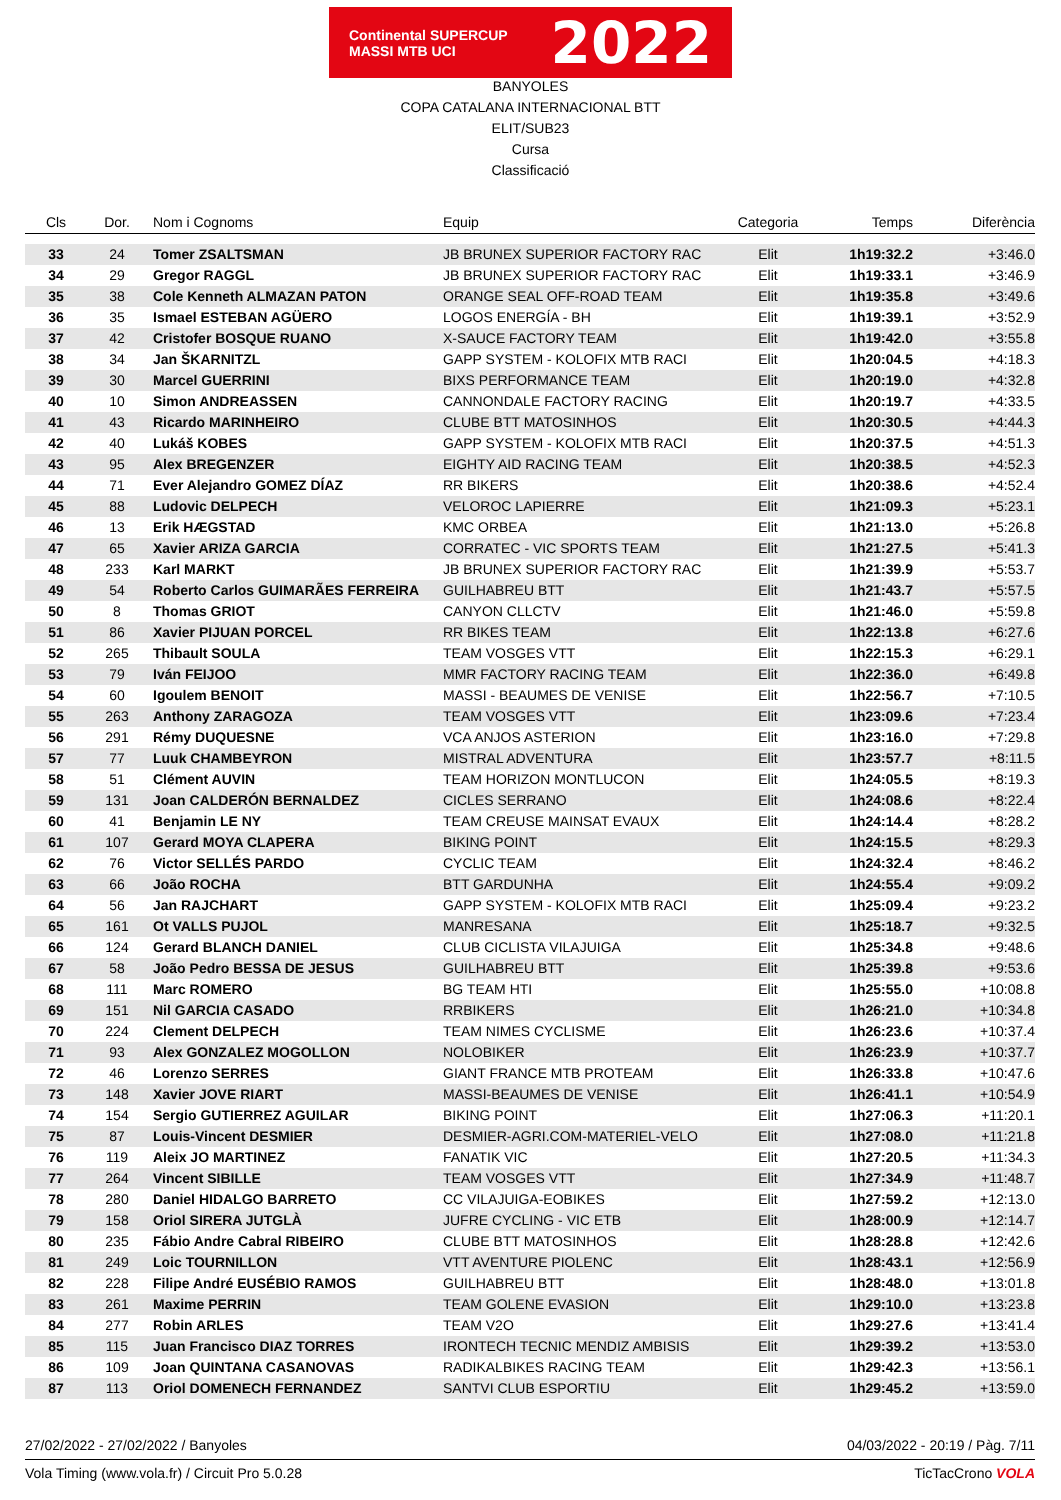Continental SUPERCUP MASSI MTB UCI 2022
BANYOLES
COPA CATALANA INTERNACIONAL BTT
ELIT/SUB23
Cursa
Classificació
| Cls | Dor. | | Nom i Cognoms | Equip | Categoria | Temps | Diferència |
| --- | --- | --- | --- | --- | --- | --- | --- |
| 33 | 24 | | Tomer ZSALTSMAN | JB BRUNEX SUPERIOR FACTORY RAC | Elit | 1h19:32.2 | +3:46.0 |
| 34 | 29 | | Gregor RAGGL | JB BRUNEX SUPERIOR FACTORY RAC | Elit | 1h19:33.1 | +3:46.9 |
| 35 | 38 | | Cole Kenneth ALMAZAN PATON | ORANGE SEAL OFF-ROAD TEAM | Elit | 1h19:35.8 | +3:49.6 |
| 36 | 35 | | Ismael ESTEBAN AGÜERO | LOGOS ENERGÍA - BH | Elit | 1h19:39.1 | +3:52.9 |
| 37 | 42 | | Cristofer BOSQUE RUANO | X-SAUCE FACTORY TEAM | Elit | 1h19:42.0 | +3:55.8 |
| 38 | 34 | | Jan ŠKARNITZL | GAPP SYSTEM - KOLOFIX MTB RACI | Elit | 1h20:04.5 | +4:18.3 |
| 39 | 30 | | Marcel GUERRINI | BIXS PERFORMANCE TEAM | Elit | 1h20:19.0 | +4:32.8 |
| 40 | 10 | | Simon ANDREASSEN | CANNONDALE FACTORY RACING | Elit | 1h20:19.7 | +4:33.5 |
| 41 | 43 | | Ricardo MARINHEIRO | CLUBE BTT MATOSINHOS | Elit | 1h20:30.5 | +4:44.3 |
| 42 | 40 | | Lukáš KOBES | GAPP SYSTEM - KOLOFIX MTB RACI | Elit | 1h20:37.5 | +4:51.3 |
| 43 | 95 | | Alex BREGENZER | EIGHTY AID RACING TEAM | Elit | 1h20:38.5 | +4:52.3 |
| 44 | 71 | | Ever Alejandro GOMEZ DÍAZ | RR BIKERS | Elit | 1h20:38.6 | +4:52.4 |
| 45 | 88 | | Ludovic DELPECH | VELOROC LAPIERRE | Elit | 1h21:09.3 | +5:23.1 |
| 46 | 13 | | Erik HÆGSTAD | KMC ORBEA | Elit | 1h21:13.0 | +5:26.8 |
| 47 | 65 | | Xavier ARIZA GARCIA | CORRATEC - VIC SPORTS TEAM | Elit | 1h21:27.5 | +5:41.3 |
| 48 | 233 | | Karl MARKT | JB BRUNEX SUPERIOR FACTORY RAC | Elit | 1h21:39.9 | +5:53.7 |
| 49 | 54 | | Roberto Carlos GUIMARÃES FERREIRA | GUILHABREU BTT | Elit | 1h21:43.7 | +5:57.5 |
| 50 | 8 | | Thomas GRIOT | CANYON CLLCTV | Elit | 1h21:46.0 | +5:59.8 |
| 51 | 86 | | Xavier PIJUAN PORCEL | RR BIKES TEAM | Elit | 1h22:13.8 | +6:27.6 |
| 52 | 265 | | Thibault SOULA | TEAM VOSGES VTT | Elit | 1h22:15.3 | +6:29.1 |
| 53 | 79 | | Iván FEIJOO | MMR FACTORY RACING TEAM | Elit | 1h22:36.0 | +6:49.8 |
| 54 | 60 | | Igoulem BENOIT | MASSI - BEAUMES DE VENISE | Elit | 1h22:56.7 | +7:10.5 |
| 55 | 263 | | Anthony ZARAGOZA | TEAM VOSGES VTT | Elit | 1h23:09.6 | +7:23.4 |
| 56 | 291 | | Rémy DUQUESNE | VCA ANJOS ASTERION | Elit | 1h23:16.0 | +7:29.8 |
| 57 | 77 | | Luuk CHAMBEYRON | MISTRAL ADVENTURA | Elit | 1h23:57.7 | +8:11.5 |
| 58 | 51 | | Clément AUVIN | TEAM HORIZON MONTLUCON | Elit | 1h24:05.5 | +8:19.3 |
| 59 | 131 | | Joan CALDERÓN BERNALDEZ | CICLES SERRANO | Elit | 1h24:08.6 | +8:22.4 |
| 60 | 41 | | Benjamin LE NY | TEAM CREUSE MAINSAT EVAUX | Elit | 1h24:14.4 | +8:28.2 |
| 61 | 107 | | Gerard MOYA CLAPERA | BIKING POINT | Elit | 1h24:15.5 | +8:29.3 |
| 62 | 76 | | Victor SELLÉS PARDO | CYCLIC TEAM | Elit | 1h24:32.4 | +8:46.2 |
| 63 | 66 | | João ROCHA | BTT GARDUNHA | Elit | 1h24:55.4 | +9:09.2 |
| 64 | 56 | | Jan RAJCHART | GAPP SYSTEM - KOLOFIX MTB RACI | Elit | 1h25:09.4 | +9:23.2 |
| 65 | 161 | | Ot VALLS PUJOL | MANRESANA | Elit | 1h25:18.7 | +9:32.5 |
| 66 | 124 | | Gerard BLANCH DANIEL | CLUB CICLISTA VILAJUIGA | Elit | 1h25:34.8 | +9:48.6 |
| 67 | 58 | | João Pedro BESSA DE JESUS | GUILHABREU BTT | Elit | 1h25:39.8 | +9:53.6 |
| 68 | 111 | | Marc ROMERO | BG TEAM HTI | Elit | 1h25:55.0 | +10:08.8 |
| 69 | 151 | | Nil GARCIA CASADO | RRBIKERS | Elit | 1h26:21.0 | +10:34.8 |
| 70 | 224 | | Clement DELPECH | TEAM NIMES CYCLISME | Elit | 1h26:23.6 | +10:37.4 |
| 71 | 93 | | Alex GONZALEZ MOGOLLON | NOLOBIKER | Elit | 1h26:23.9 | +10:37.7 |
| 72 | 46 | | Lorenzo SERRES | GIANT FRANCE MTB PROTEAM | Elit | 1h26:33.8 | +10:47.6 |
| 73 | 148 | | Xavier JOVE RIART | MASSI-BEAUMES DE VENISE | Elit | 1h26:41.1 | +10:54.9 |
| 74 | 154 | | Sergio GUTIERREZ AGUILAR | BIKING POINT | Elit | 1h27:06.3 | +11:20.1 |
| 75 | 87 | | Louis-Vincent DESMIER | DESMIER-AGRI.COM-MATERIEL-VELO | Elit | 1h27:08.0 | +11:21.8 |
| 76 | 119 | | Aleix JO MARTINEZ | FANATIK VIC | Elit | 1h27:20.5 | +11:34.3 |
| 77 | 264 | | Vincent SIBILLE | TEAM VOSGES VTT | Elit | 1h27:34.9 | +11:48.7 |
| 78 | 280 | | Daniel HIDALGO BARRETO | CC VILAJUIGA-EOBIKES | Elit | 1h27:59.2 | +12:13.0 |
| 79 | 158 | | Oriol SIRERA JUTGLÀ | JUFRE CYCLING - VIC ETB | Elit | 1h28:00.9 | +12:14.7 |
| 80 | 235 | | Fábio Andre Cabral RIBEIRO | CLUBE BTT MATOSINHOS | Elit | 1h28:28.8 | +12:42.6 |
| 81 | 249 | | Loic TOURNILLON | VTT AVENTURE PIOLENC | Elit | 1h28:43.1 | +12:56.9 |
| 82 | 228 | | Filipe André EUSÉBIO RAMOS | GUILHABREU BTT | Elit | 1h28:48.0 | +13:01.8 |
| 83 | 261 | | Maxime PERRIN | TEAM GOLENE EVASION | Elit | 1h29:10.0 | +13:23.8 |
| 84 | 277 | | Robin ARLES | TEAM V2O | Elit | 1h29:27.6 | +13:41.4 |
| 85 | 115 | | Juan Francisco DIAZ TORRES | IRONTECH TECNIC MENDIZ AMBISIS | Elit | 1h29:39.2 | +13:53.0 |
| 86 | 109 | | Joan QUINTANA CASANOVAS | RADIKALBIKES RACING TEAM | Elit | 1h29:42.3 | +13:56.1 |
| 87 | 113 | | Oriol DOMENECH FERNANDEZ | SANTVI CLUB ESPORTIU | Elit | 1h29:45.2 | +13:59.0 |
27/02/2022 - 27/02/2022 / Banyoles 04/03/2022 - 20:19 / Pàg. 7/11
Vola Timing (www.vola.fr) / Circuit Pro 5.0.28 TicTacCrono VOLA